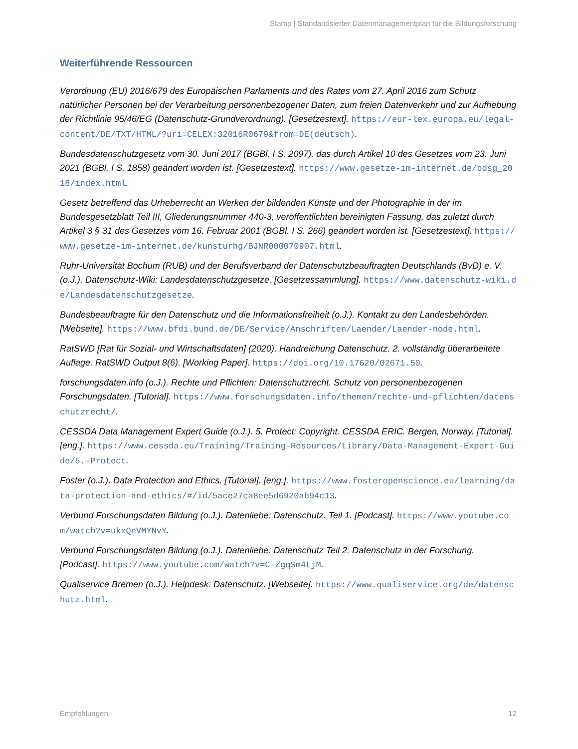Stamp | Standardisierter Datenmanagementplan für die Bildungsforschung
Weiterführende Ressourcen
Verordnung (EU) 2016/679 des Europäischen Parlaments und des Rates vom 27. April 2016 zum Schutz natürlicher Personen bei der Verarbeitung personenbezogener Daten, zum freien Datenverkehr und zur Aufhebung der Richtlinie 95/46/EG (Datenschutz-Grundverordnung). [Gesetzestext]. https://eur-lex.europa.eu/legal-content/DE/TXT/HTML/?uri=CELEX:32016R0679&from=DE(deutsch).
Bundesdatenschutzgesetz vom 30. Juni 2017 (BGBl. I S. 2097), das durch Artikel 10 des Gesetzes vom 23. Juni 2021 (BGBl. I S. 1858) geändert worden ist. [Gesetzestext]. https://www.gesetze-im-internet.de/bdsg_2018/index.html.
Gesetz betreffend das Urheberrecht an Werken der bildenden Künste und der Photographie in der im Bundesgesetzblatt Teil III, Gliederungsnummer 440-3, veröffentlichten bereinigten Fassung, das zuletzt durch Artikel 3 § 31 des Gesetzes vom 16. Februar 2001 (BGBl. I S. 266) geändert worden ist. [Gesetzestext]. https://www.gesetze-im-internet.de/kunsturhg/BJNR000070907.html.
Ruhr-Universität Bochum (RUB) und der Berufsverband der Datenschutzbeauftragten Deutschlands (BvD) e. V. (o.J.). Datenschutz-Wiki: Landesdatenschutzgesetze. [Gesetzessammlung]. https://www.datenschutz-wiki.de/Landesdatenschutzgesetze.
Bundesbeauftragte für den Datenschutz und die Informationsfreiheit (o.J.). Kontakt zu den Landesbehörden. [Webseite]. https://www.bfdi.bund.de/DE/Service/Anschriften/Laender/Laender-node.html.
RatSWD [Rat für Sozial- und Wirtschaftsdaten] (2020). Handreichung Datenschutz. 2. vollständig überarbeitete Auflage. RatSWD Output 8(6). [Working Paper]. https://doi.org/10.17620/02671.50.
forschungsdaten.info (o.J.). Rechte und Pflichten: Datenschutzrecht. Schutz von personenbezogenen Forschungsdaten. [Tutorial]. https://www.forschungsdaten.info/themen/rechte-und-pflichten/datenschutzrecht/.
CESSDA Data Management Expert Guide (o.J.). 5. Protect: Copyright. CESSDA ERIC. Bergen, Norway. [Tutorial]. [eng.]. https://www.cessda.eu/Training/Training-Resources/Library/Data-Management-Expert-Guide/5.-Protect.
Foster (o.J.). Data Protection and Ethics. [Tutorial]. [eng.]. https://www.fosteropenscience.eu/learning/data-protection-and-ethics/#/id/5ace27ca8ee5d6920ab94c13.
Verbund Forschungsdaten Bildung (o.J.). Datenliebe: Datenschutz. Teil 1. [Podcast]. https://www.youtube.com/watch?v=ukxQnVMYNvY.
Verbund Forschungsdaten Bildung (o.J.). Datenliebe: Datenschutz Teil 2: Datenschutz in der Forschung. [Podcast]. https://www.youtube.com/watch?v=C-ZgqSm4tjM.
Qualiservice Bremen (o.J.). Helpdesk: Datenschutz. [Webseite]. https://www.qualiservice.org/de/datenschutz.html.
Empfehlungen 12